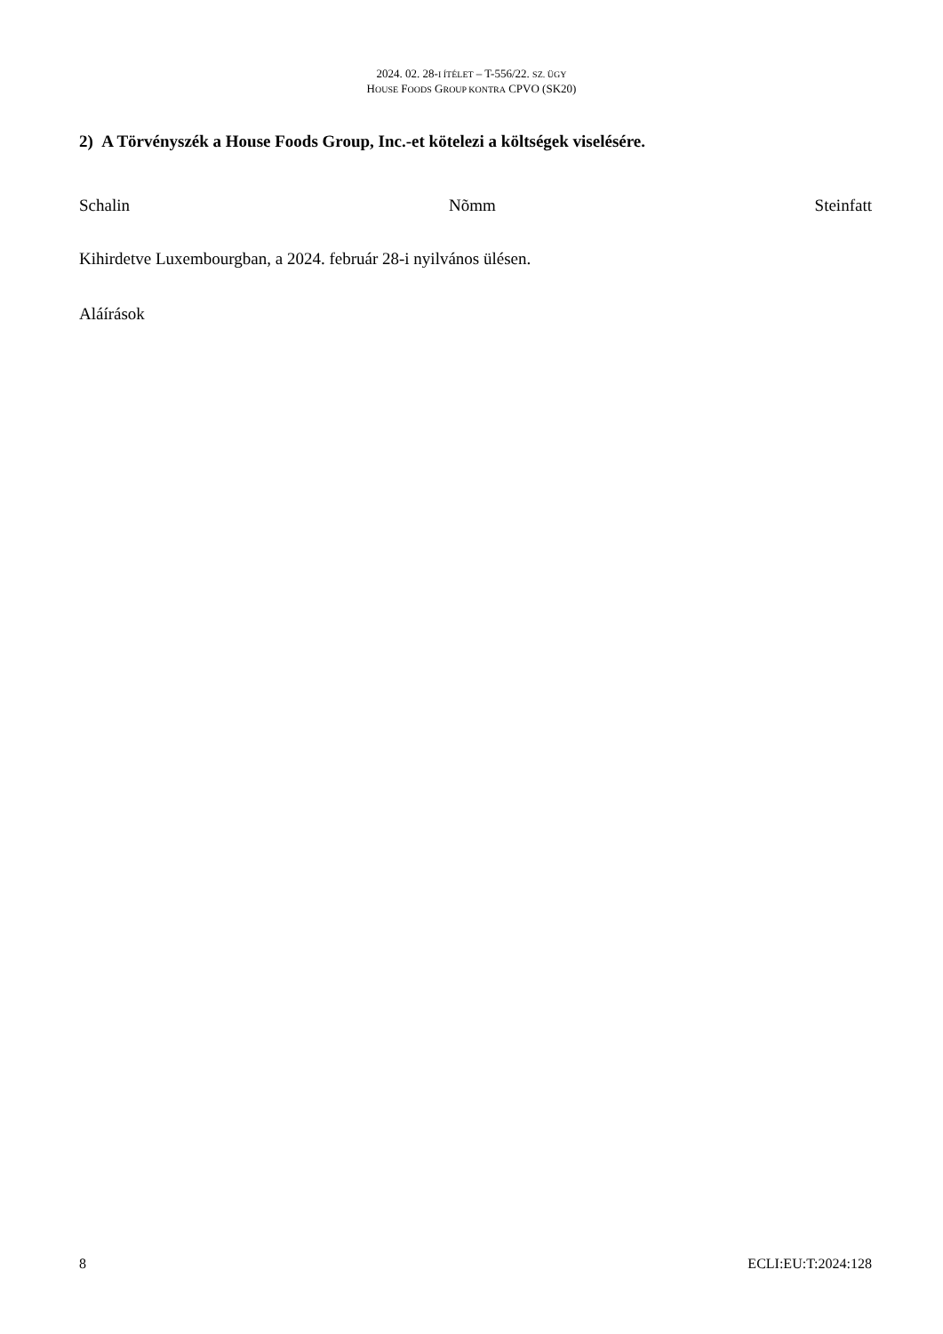2024. 02. 28-I ÍTÉLET – T-556/22. SZ. ÜGY
HOUSE FOODS GROUP KONTRA CPVO (SK20)
2) A Törvényszék a House Foods Group, Inc.-et kötelezi a költségek viselésére.
Schalin Nõmm Steinfatt
Kihirdetve Luxembourgban, a 2024. február 28-i nyilvános ülésen.
Aláírások
8 ECLI:EU:T:2024:128